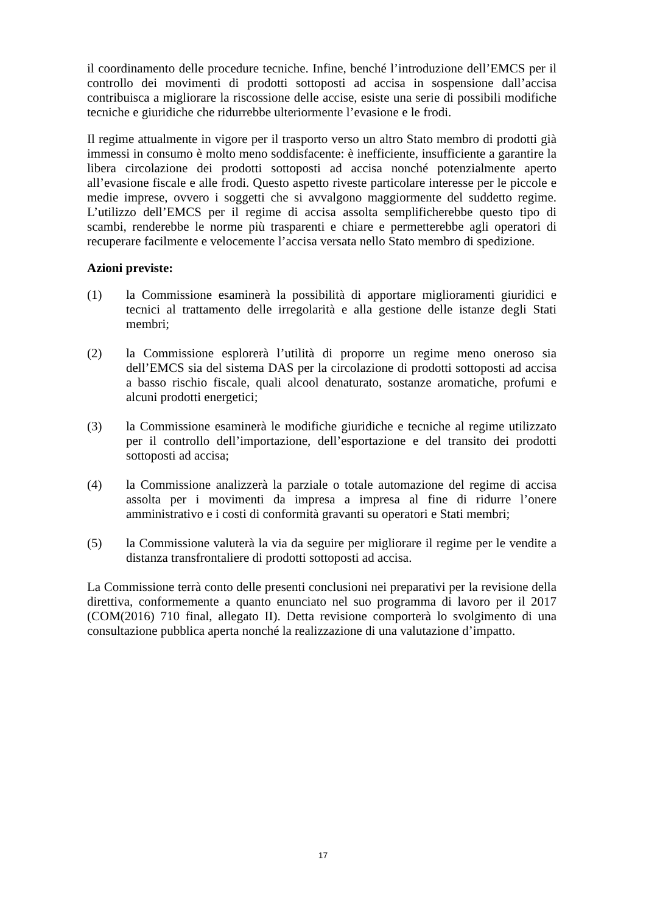il coordinamento delle procedure tecniche. Infine, benché l’introduzione dell’EMCS per il controllo dei movimenti di prodotti sottoposti ad accisa in sospensione dall’accisa contribuisca a migliorare la riscossione delle accise, esiste una serie di possibili modifiche tecniche e giuridiche che ridurrebbe ulteriormente l’evasione e le frodi.
Il regime attualmente in vigore per il trasporto verso un altro Stato membro di prodotti già immessi in consumo è molto meno soddisfacente: è inefficiente, insufficiente a garantire la libera circolazione dei prodotti sottoposti ad accisa nonché potenzialmente aperto all’evasione fiscale e alle frodi. Questo aspetto riveste particolare interesse per le piccole e medie imprese, ovvero i soggetti che si avvalgono maggiormente del suddetto regime. L’utilizzo dell’EMCS per il regime di accisa assolta semplificherebbe questo tipo di scambi, renderebbe le norme più trasparenti e chiare e permetterebbe agli operatori di recuperare facilmente e velocemente l’accisa versata nello Stato membro di spedizione.
Azioni previste:
(1) la Commissione esaminerà la possibilità di apportare miglioramenti giuridici e tecnici al trattamento delle irregolarità e alla gestione delle istanze degli Stati membri;
(2) la Commissione esplorerà l’utilità di proporre un regime meno oneroso sia dell’EMCS sia del sistema DAS per la circolazione di prodotti sottoposti ad accisa a basso rischio fiscale, quali alcool denaturato, sostanze aromatiche, profumi e alcuni prodotti energetici;
(3) la Commissione esaminerà le modifiche giuridiche e tecniche al regime utilizzato per il controllo dell’importazione, dell’esportazione e del transito dei prodotti sottoposti ad accisa;
(4) la Commissione analizzerà la parziale o totale automazione del regime di accisa assolta per i movimenti da impresa a impresa al fine di ridurre l’onere amministrativo e i costi di conformità gravanti su operatori e Stati membri;
(5) la Commissione valuterà la via da seguire per migliorare il regime per le vendite a distanza transfrontaliere di prodotti sottoposti ad accisa.
La Commissione terrà conto delle presenti conclusioni nei preparativi per la revisione della direttiva, conformemente a quanto enunciato nel suo programma di lavoro per il 2017 (COM(2016) 710 final, allegato II). Detta revisione comporterà lo svolgimento di una consultazione pubblica aperta nonché la realizzazione di una valutazione d’impatto.
17